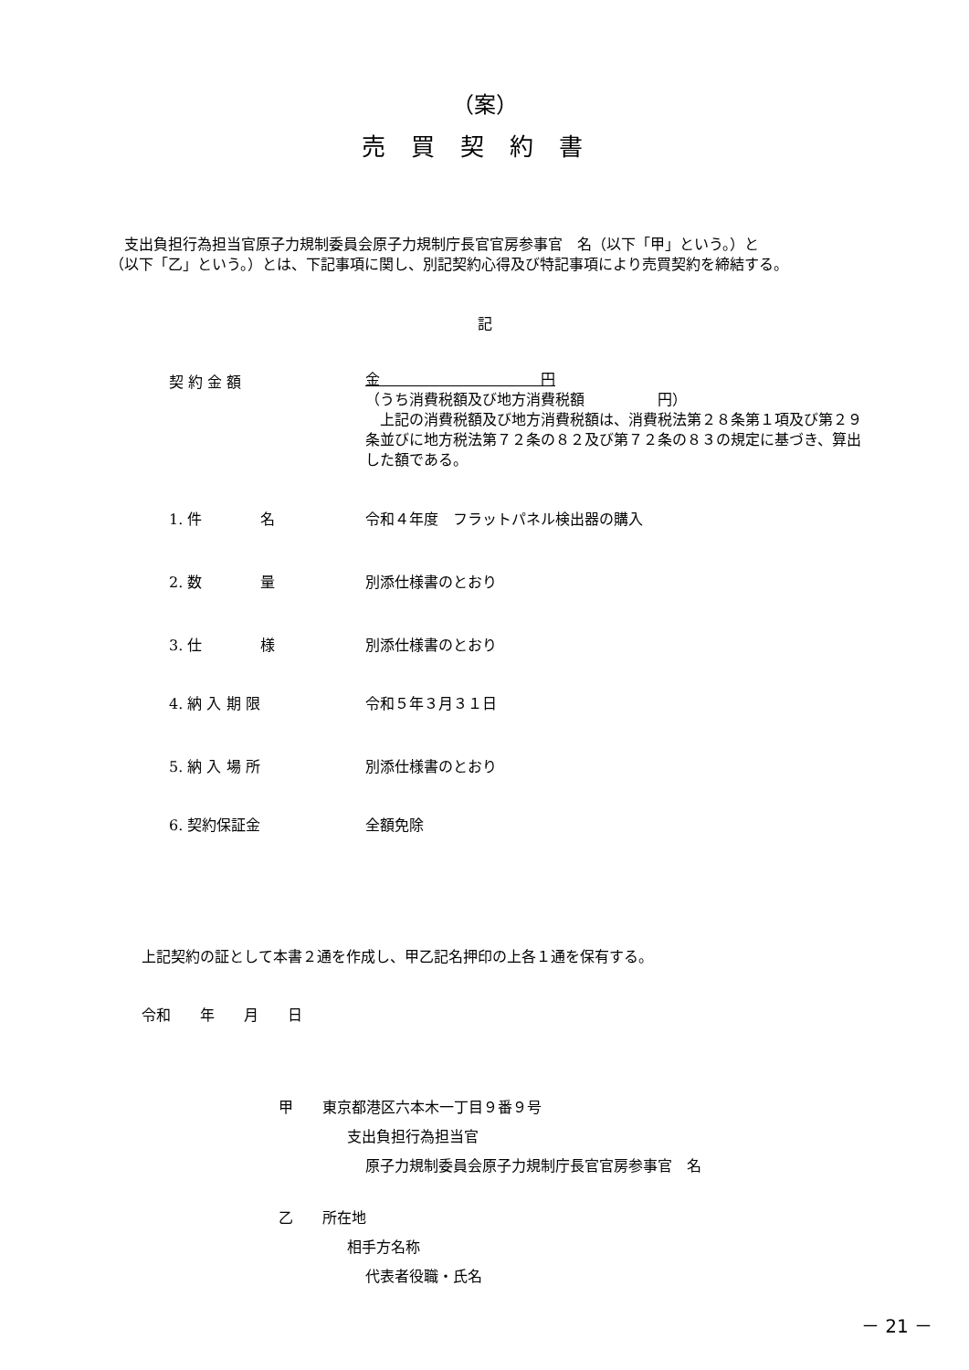（案）
売買契約書
　支出負担行為担当官原子力規制委員会原子力規制庁長官官房参事官　名（以下「甲」という。）と　　　　　　　　　　　　　　　（以下「乙」という。）とは、下記事項に関し、別記契約心得及び特記事項により売買契約を締結する。
記
契 約 金 額
金　　　　　　　　　　　円
（うち消費税額及び地方消費税額　　　　　円）
　上記の消費税額及び地方消費税額は、消費税法第２８条第１項及び第２９条並びに地方税法第７２条の８２及び第７２条の８３の規定に基づき、算出した額である。
1. 件　　　　名 令和４年度　フラットパネル検出器の購入
2. 数　　　　量 別添仕様書のとおり
3. 仕　　　　様 別添仕様書のとおり
4. 納 入 期 限 令和５年３月３１日
5. 納 入 場 所 別添仕様書のとおり
6. 契約保証金 全額免除
上記契約の証として本書２通を作成し、甲乙記名押印の上各１通を保有する。
令和　　年　　月　　日
甲　　東京都港区六本木一丁目９番９号
支出負担行為担当官
原子力規制委員会原子力規制庁長官官房参事官　名
乙　　所在地
相手方名称
代表者役職・氏名
－ 21 －